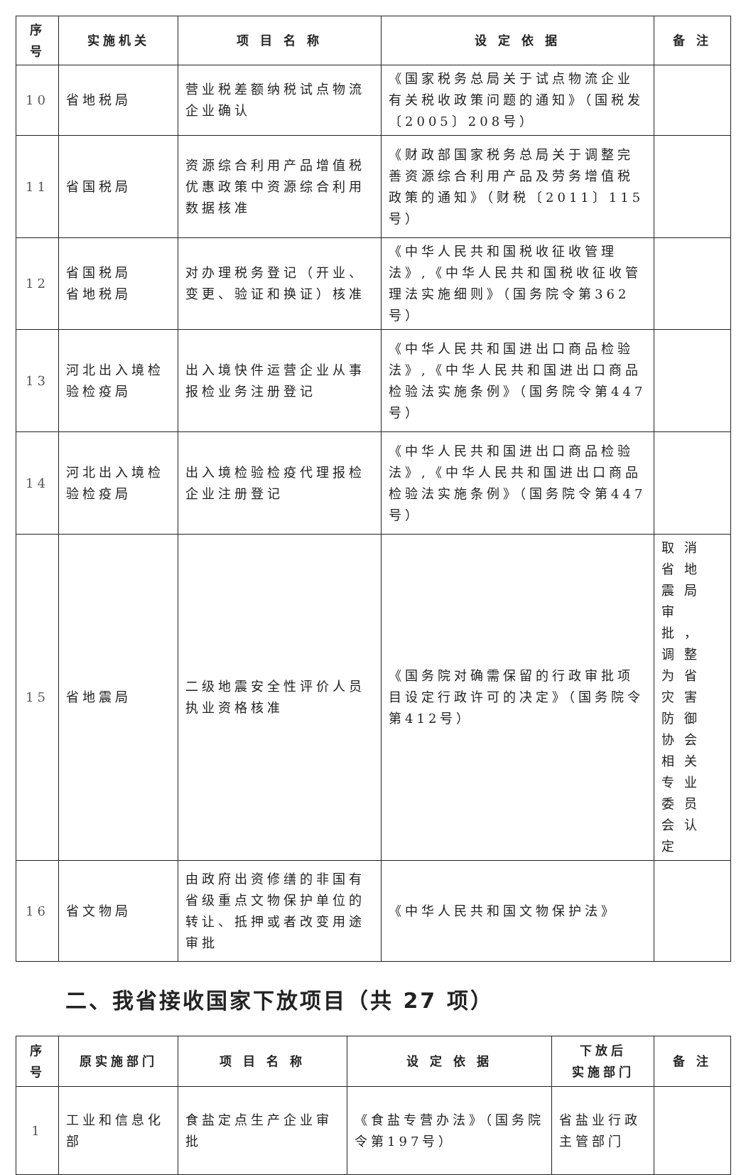| 序号 | 实施机关 | 项 目 名 称 | 设 定 依 据 | 备 注 |
| --- | --- | --- | --- | --- |
| 10 | 省地税局 | 营业税差额纳税试点物流企业确认 | 《国家税务总局关于试点物流企业有关税收政策问题的通知》（国税发〔2005〕208号） | |
| 11 | 省国税局 | 资源综合利用产品增值税优惠政策中资源综合利用数据核准 | 《财政部国家税务总局关于调整完善资源综合利用产品及劳务增值税政策的通知》（财税〔2011〕115号） | |
| 12 | 省国税局 省地税局 | 对办理税务登记（开业、变更、验证和换证）核准 | 《中华人民共和国税收征收管理法》,《中华人民共和国税收征收管理法实施细则》（国务院令第362号） | |
| 13 | 河北出入境检验检疫局 | 出入境快件运营企业从事报检业务注册登记 | 《中华人民共和国进出口商品检验法》,《中华人民共和国进出口商品检验法实施条例》（国务院令第447号） | |
| 14 | 河北出入境检验检疫局 | 出入境检验检疫代理报检企业注册登记 | 《中华人民共和国进出口商品检验法》,《中华人民共和国进出口商品检验法实施条例》（国务院令第447号） | |
| 15 | 省地震局 | 二级地震安全性评价人员执业资格核准 | 《国务院对确需保留的行政审批项目设定行政许可的决定》（国务院令第412号） | 取消省地震局审批，调整为省灾害防御协会相关专业委员会认定 |
| 16 | 省文物局 | 由政府出资修缮的非国有省级重点文物保护单位的转让、抵押或者改变用途审批 | 《中华人民共和国文物保护法》 | |
二、我省接收国家下放项目（共 27 项）
| 序号 | 原实施部门 | 项 目 名 称 | 设 定 依 据 | 下放后 实施部门 | 备 注 |
| --- | --- | --- | --- | --- | --- |
| 1 | 工业和信息化部 | 食盐定点生产企业审批 | 《食盐专营办法》（国务院令第197号） | 省盐业行政主管部门 | |